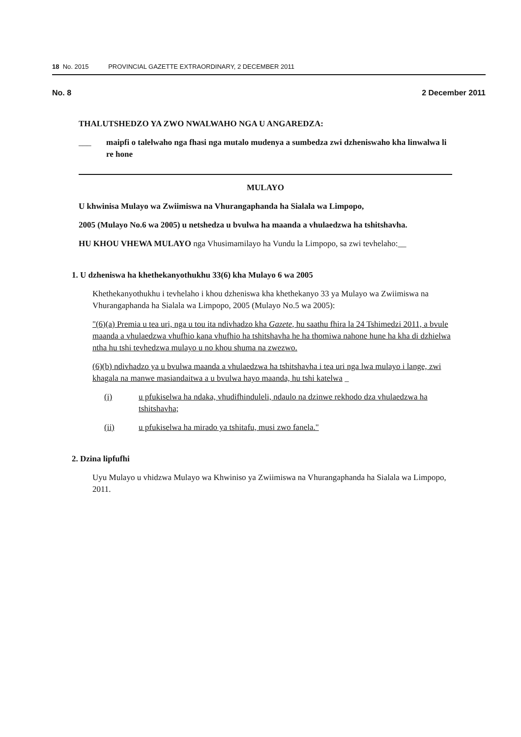18 No. 2015 PROVINCIAL GAZETTE EXTRAORDINARY, 2 DECEMBER 2011
No. 8 2 December 2011
THALUTSHEDZO YA ZWO NWALWAHO NGA U ANGAREDZA:
___ maipfi o talelwaho nga fhasi nga mutalo mudenya a sumbedza zwi dzheniswaho kha linwalwa li re hone
MULAYO
U khwinisa Mulayo wa Zwiimiswa na Vhurangaphanda ha Sialala wa Limpopo,
2005 (Mulayo No.6 wa 2005) u netshedza u bvulwa ha maanda a vhulaedzwa ha tshitshavha.
HU KHOU VHEWA MULAYO nga Vhusimamilayo ha Vundu la Limpopo, sa zwi tevhelaho:__
1. U dzheniswa ha khethekanyothukhu 33(6) kha Mulayo 6 wa 2005
Khethekanyothukhu i tevhelaho i khou dzheniswa kha khethekanyo 33 ya Mulayo wa Zwiimiswa na Vhurangaphanda ha Sialala wa Limpopo, 2005 (Mulayo No.5 wa 2005):
"(6)(a) Premia u tea uri, nga u tou ita ndivhadzo kha Gazete, hu saathu fhira la 24 Tshimedzi 2011, a bvule maanda a vhulaedzwa vhufhio kana vhufhio ha tshitshavha he ha thomiwa nahone hune ha kha di dzhielwa ntha hu tshi tevhedzwa mulayo u no khou shuma na zwezwo.
(6)(b) ndivhadzo ya u bvulwa maanda a vhulaedzwa ha tshitshavha i tea uri nga lwa mulayo i lange, zwi khagala na manwe masiandaitwa a u bvulwa hayo maanda, hu tshi katelwa _
(i) u pfukiselwa ha ndaka, vhudifhinduleli, ndaulo na dzinwe rekhodo dza vhulaedzwa ha tshitshavha;
(ii) u pfukiselwa ha mirado ya tshitafu, musi zwo fanela."
2. Dzina lipfufhi
Uyu Mulayo u vhidzwa Mulayo wa Khwiniso ya Zwiimiswa na Vhurangaphanda ha Sialala wa Limpopo, 2011.